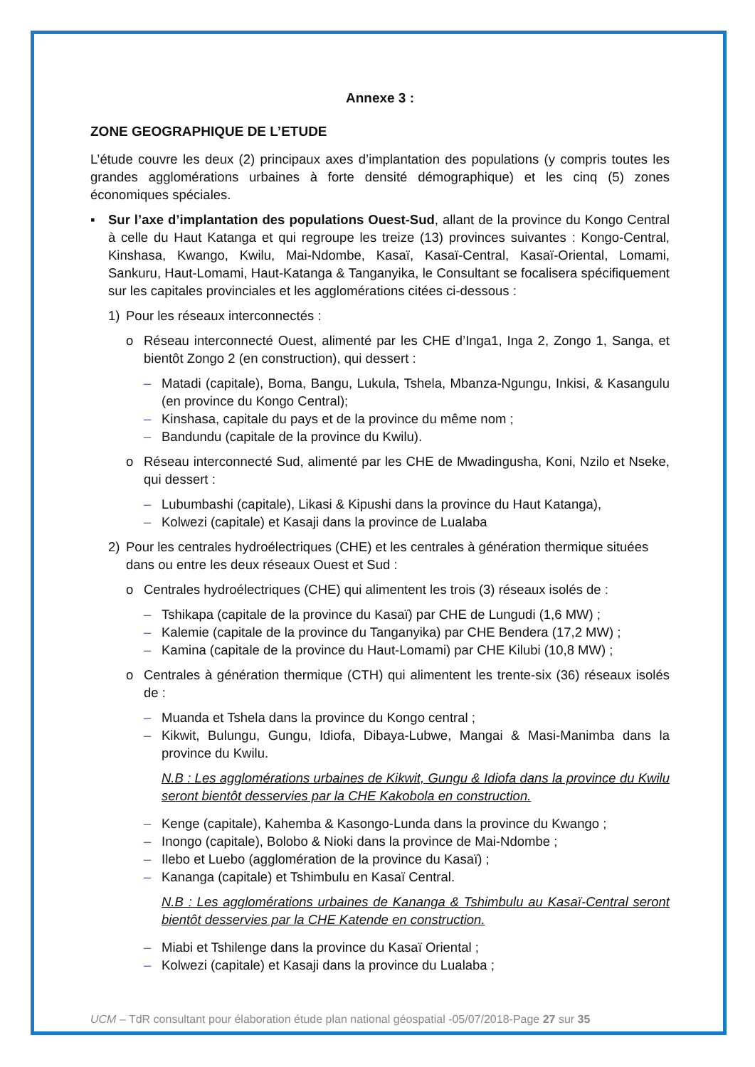Annexe 3 :
ZONE GEOGRAPHIQUE DE L’ETUDE
L’étude couvre les deux (2) principaux axes d’implantation des populations (y compris toutes les grandes agglomérations urbaines à forte densité démographique) et les cinq (5) zones économiques spéciales.
▪ Sur l’axe d’implantation des populations Ouest-Sud, allant de la province du Kongo Central à celle du Haut Katanga et qui regroupe les treize (13) provinces suivantes : Kongo-Central, Kinshasa, Kwango, Kwilu, Mai-Ndombe, Kasaï, Kasaï-Central, Kasaï-Oriental, Lomami, Sankuru, Haut-Lomami, Haut-Katanga & Tanganyika, le Consultant se focalisera spécifiquement sur les capitales provinciales et les agglomérations citées ci-dessous :
1) Pour les réseaux interconnectés :
o Réseau interconnecté Ouest, alimenté par les CHE d’Inga1, Inga 2, Zongo 1, Sanga, et bientôt Zongo 2 (en construction), qui dessert :
– Matadi (capitale), Boma, Bangu, Lukula, Tshela, Mbanza-Ngungu, Inkisi, & Kasangulu (en province du Kongo Central);
– Kinshasa, capitale du pays et de la province du même nom ;
– Bandundu (capitale de la province du Kwilu).
o Réseau interconnecté Sud, alimenté par les CHE de Mwadingusha, Koni, Nzilo et Nseke, qui dessert :
– Lubumbashi (capitale), Likasi & Kipushi dans la province du Haut Katanga),
– Kolwezi (capitale) et Kasaji dans la province de Lualaba
2) Pour les centrales hydroélectriques (CHE) et les centrales à génération thermique situées dans ou entre les deux réseaux Ouest et Sud :
o Centrales hydroélectriques (CHE) qui alimentent les trois (3) réseaux isolés de :
– Tshikapa (capitale de la province du Kasaï) par CHE de Lungudi (1,6 MW) ;
– Kalemie (capitale de la province du Tanganyika) par CHE Bendera (17,2 MW) ;
– Kamina (capitale de la province du Haut-Lomami) par CHE Kilubi (10,8 MW) ;
o Centrales à génération thermique (CTH) qui alimentent les trente-six (36) réseaux isolés de :
– Muanda et Tshela dans la province du Kongo central ;
– Kikwit, Bulungu, Gungu, Idiofa, Dibaya-Lubwe, Mangai & Masi-Manimba dans la province du Kwilu.
N.B : Les agglomérations urbaines de Kikwit, Gungu & Idiofa dans la province du Kwilu seront bientôt desservies par la CHE Kakobola en construction.
– Kenge (capitale), Kahemba & Kasongo-Lunda dans la province du Kwango ;
– Inongo (capitale), Bolobo & Nioki dans la province de Mai-Ndombe ;
– Ilebo et Luebo (agglomération de la province du Kasaï) ;
– Kananga (capitale) et Tshimbulu en Kasaï Central.
N.B : Les agglomérations urbaines de Kananga & Tshimbulu au Kasaï-Central seront bientôt desservies par la CHE Katende en construction.
– Miabi et Tshilenge dans la province du Kasaï Oriental ;
– Kolwezi (capitale) et Kasaji dans la province du Lualaba ;
UCM – TdR consultant pour élaboration étude plan national géospatial -05/07/2018-Page 27 sur 35